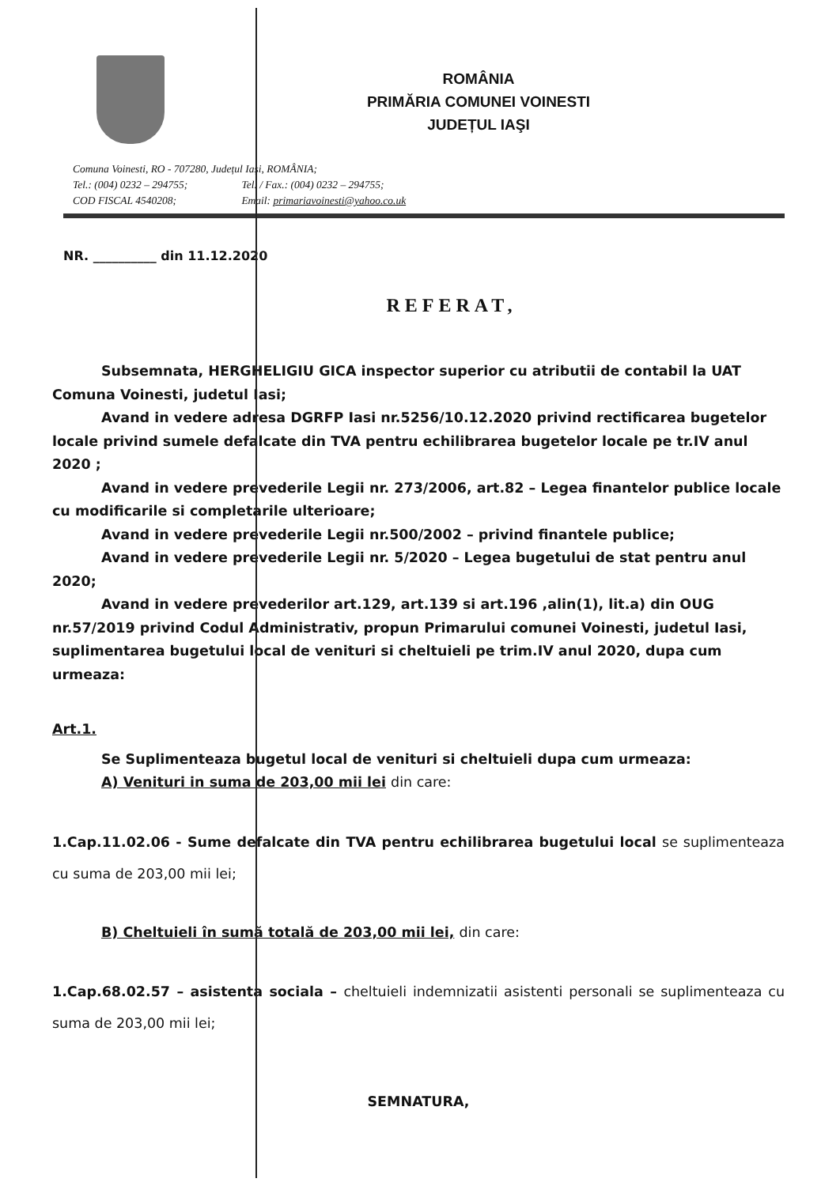ROMÂNIA
PRIMĂRIA COMUNEI VOINESTI
JUDEȚUL IAŞI
Comuna Voinesti, RO - 707280, Județul Iași, ROMÂNIA;
Tel.: (004) 0232 – 294755; Tel. / Fax.: (004) 0232 – 294755;
COD FISCAL 4540208; Email: primariavoinesti@yahoo.co.uk
NR. __________ din 11.12.2020
REFERAT,
Subsemnata, HERGHELIGIU GICA inspector superior cu atributii de contabil la UAT Comuna Voinesti, judetul Iasi;
Avand in vedere adresa DGRFP Iasi nr.5256/10.12.2020 privind rectificarea bugetelor locale privind sumele defalcate din TVA pentru echilibrarea bugetelor locale pe tr.IV anul 2020 ;
Avand in vedere prevederile Legii nr. 273/2006, art.82 – Legea finantelor publice locale cu modificarile si completarile ulterioare;
Avand in vedere prevederile Legii nr.500/2002 – privind finantele publice;
Avand in vedere prevederile Legii nr. 5/2020 – Legea bugetului de stat pentru anul 2020;
Avand in vedere prevederilor art.129, art.139 si art.196 ,alin(1), lit.a) din OUG nr.57/2019 privind Codul Administrativ, propun Primarului comunei Voinesti, judetul Iasi, suplimentarea bugetului local de venituri si cheltuieli pe trim.IV anul 2020, dupa cum urmeaza:
Art.1.
Se Suplimenteaza bugetul local de venituri si cheltuieli dupa cum urmeaza:
A) Venituri in suma de 203,00 mii lei din care:
1.Cap.11.02.06 - Sume defalcate din TVA pentru echilibrarea bugetului local se suplimenteaza cu suma de 203,00 mii lei;
B) Cheltuieli în sumă totală de 203,00 mii lei, din care:
1.Cap.68.02.57 – asistenta sociala – cheltuieli indemnizatii asistenti personali se suplimenteaza cu suma de 203,00 mii lei;
SEMNATURA,